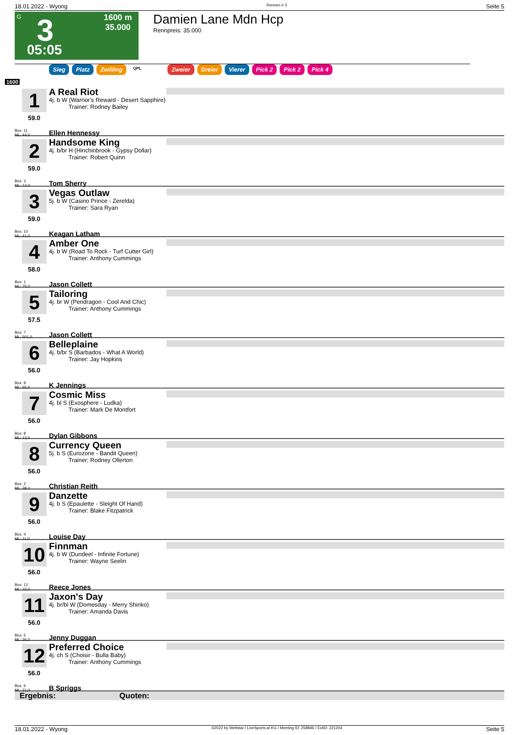18.01.2022 - Wyong Rennen # 3 Seite 5
G
3
05:05
1600 m
35.000
Damien Lane Mdn Hcp
Rennpreis: 35.000
Sieg Platz Zwilling QPL Zweier Dreier Vierer Pick 2 Pick 2 Pick 4
1600
1
59.0
Box: 11
ML: 44,0
A Real Riot
4j. b W (Warrior's Reward - Desert Sapphire)
Trainer: Rodney Bailey
Ellen Hennessy
2
59.0
Box: 3
ML: 12,0
Handsome King
4j. b/br H (Hinchinbrook - Gypsy Dollar)
Trainer: Robert Quinn
Tom Sherry
3
59.0
Box: 10
ML: 41,0
Vegas Outlaw
5j. b W (Casino Prince - Zerelda)
Trainer: Sara Ryan
Keagan Latham
4
58.0
Box: 1
ML: 75,0
Amber One
4j. b W (Road To Rock - Turf Cutter Girl)
Trainer: Anthony Cummings
Jason Collett
5
57.5
Box: 7
ML: 501,0
Tailoring
4j. br W (Pendragon - Cool And Chic)
Trainer: Anthony Cummings
Jason Collett
6
56.0
Box: 9
ML: 65,0
Belleplaine
4j. b/br S (Barbados - What A World)
Trainer: Jay Hopkins
K Jennings
7
56.0
Box: 8
ML: 13,0
Cosmic Miss
4j. bl S (Exosphere - Ludka)
Trainer: Mark De Montfort
Dylan Gibbons
8
56.0
Box: 2
ML: 38,0
Currency Queen
5j. b S (Eurozone - Bandit Queen)
Trainer: Rodney Ollerton
Christian Reith
9
56.0
Box: 4
ML: 11,0
Danzette
4j. b S (Epaulette - Sleight Of Hand)
Trainer: Blake Fitzpatrick
Louise Day
10
56.0
Box: 12
ML: 15,0
Finnman
4j. b W (Dundeel - Infinite Fortune)
Trainer: Wayne Seelin
Reece Jones
11
56.0
Box: 5
ML: 26,0
Jaxon's Day
4j. br/bl W (Domesday - Merry Shinko)
Trainer: Amanda Davis
Jenny Duggan
12
56.0
Box: 6
ML: 21,0
Preferred Choice
4j. ch S (Choisir - Bulla Baby)
Trainer: Anthony Cummings
B Spriggs
Ergebnis: Quoten:
18.01.2022 - Wyong ©2022 by Wettstar / LiveSports.at KG / Meeting ID: 258846 / ExtID: 221204 Seite 5